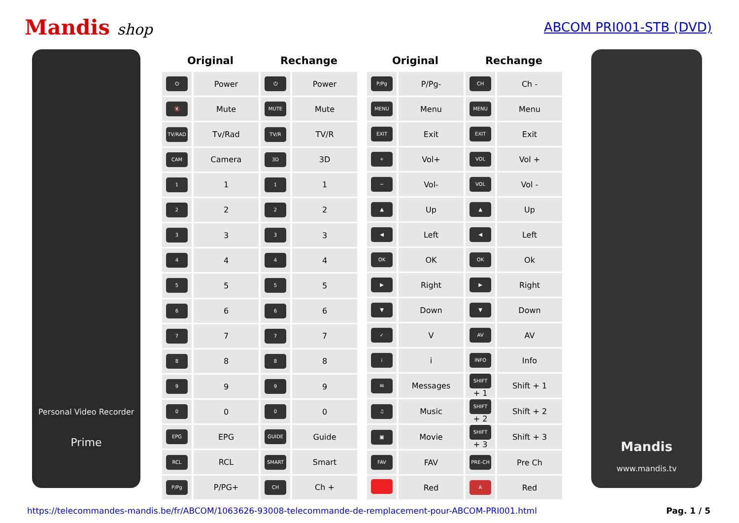Mandis shop
ABCOM PRI001-STB (DVD)
Personal Video Recorder
Prime
| Original | | Rechange | |
| --- | --- | --- | --- |
| ⏻ | Power | ⏻ | Power |
| 🔇 | Mute | MUTE | Mute |
| TV/RAD | Tv/Rad | TV/R | TV/R |
| CAM | Camera | 3D | 3D |
| 1 | 1 | 1 | 1 |
| 2 | 2 | 2 | 2 |
| 3 | 3 | 3 | 3 |
| 4 | 4 | 4 | 4 |
| 5 | 5 | 5 | 5 |
| 6 | 6 | 6 | 6 |
| 7 | 7 | 7 | 7 |
| 8 | 8 | 8 | 8 |
| 9 | 9 | 9 | 9 |
| 0 | 0 | 0 | 0 |
| EPG | EPG | GUIDE | Guide |
| RCL | RCL | SMART | Smart |
| P/Pg | P/PG+ | CH | Ch + |
| Original | | Rechange | |
| --- | --- | --- | --- |
| P/Pg | P/Pg- | CH | Ch - |
| MENU | Menu | MENU | Menu |
| EXIT | Exit | EXIT | Exit |
| + | Vol+ | VOL | Vol + |
| − | Vol- | VOL | Vol - |
| ▲ | Up | ▲ | Up |
| ◀ | Left | ◀ | Left |
| OK | OK | OK | Ok |
| ▶ | Right | ▶ | Right |
| ▼ | Down | ▼ | Down |
| ✓ | V | AV | AV |
| i | i | INFO | Info |
| ✉ | Messages | SHIFT + 1 | Shift + 1 |
| ♫ | Music | SHIFT + 2 | Shift + 2 |
| ▣ | Movie | SHIFT + 3 | Shift + 3 |
| FAV | FAV | PRE-CH | Pre Ch |
| | Red | A | Red |
Mandis
www.mandis.tv
https://telecommandes-mandis.be/fr/ABCOM/1063626-93008-telecommande-de-remplacement-pour-ABCOM-PRI001.html Pag. 1 / 5